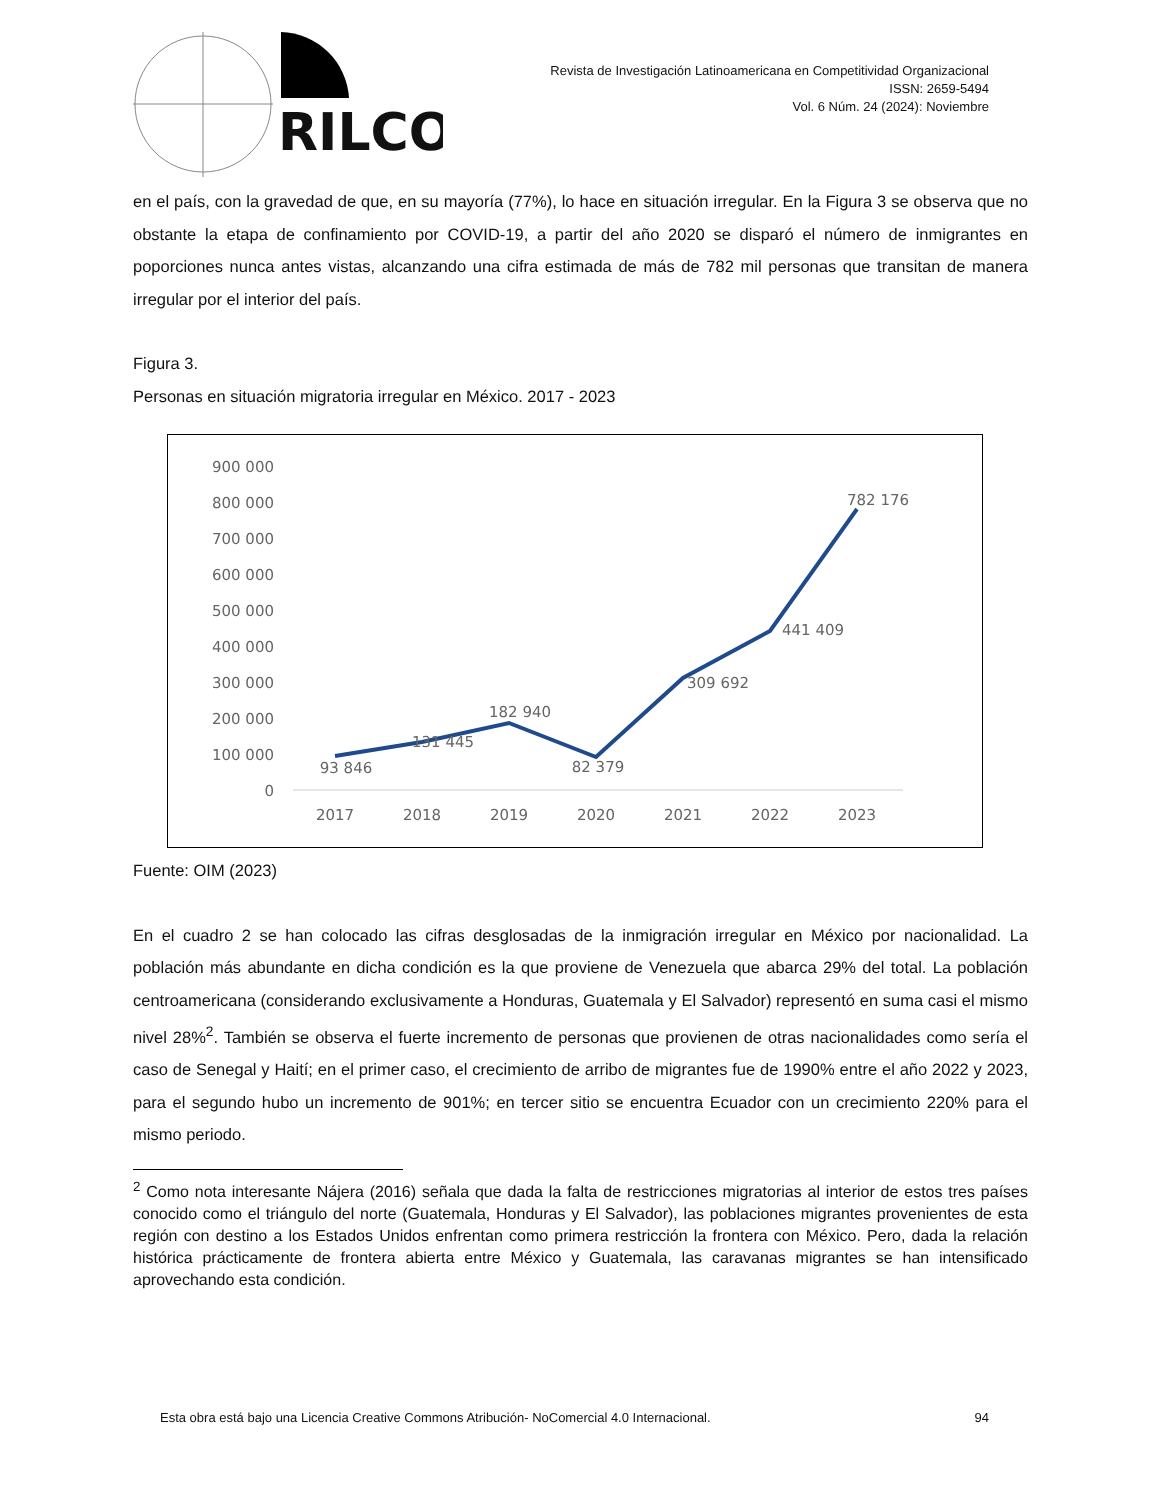RILCO
Revista de Investigación Latinoamericana en Competitividad Organizacional
ISSN: 2659-5494
Vol. 6 Núm. 24 (2024): Noviembre
en el país, con la gravedad de que, en su mayoría (77%), lo hace en situación irregular. En la Figura 3 se observa que no obstante la etapa de confinamiento por COVID-19, a partir del año 2020 se disparó el número de inmigrantes en poporciones nunca antes vistas, alcanzando una cifra estimada de más de 782 mil personas que transitan de manera irregular por el interior del país.
Figura 3.
Personas en situación migratoria irregular en México. 2017 - 2023
900 000
800 000
700 000
600 000
500 000
400 000
300 000
200 000
100 000
0
2017
2018
2019
2020
2021
2022
2023
93 846
131 445
182 940
82 379
309 692
441 409
782 176
Fuente: OIM (2023)
En el cuadro 2 se han colocado las cifras desglosadas de la inmigración irregular en México por nacionalidad. La población más abundante en dicha condición es la que proviene de Venezuela que abarca 29% del total. La población centroamericana (considerando exclusivamente a Honduras, Guatemala y El Salvador) representó en suma casi el mismo nivel 28%<sup>2</sup>. También se observa el fuerte incremento de personas que provienen de otras nacionalidades como sería el caso de Senegal y Haití; en el primer caso, el crecimiento de arribo de migrantes fue de 1990% entre el año 2022 y 2023, para el segundo hubo un incremento de 901%; en tercer sitio se encuentra Ecuador con un crecimiento 220% para el mismo periodo.
<sup>2</sup> Como nota interesante Nájera (2016) señala que dada la falta de restricciones migratorias al interior de estos tres países conocido como el triángulo del norte (Guatemala, Honduras y El Salvador), las poblaciones migrantes provenientes de esta región con destino a los Estados Unidos enfrentan como primera restricción la frontera con México. Pero, dada la relación histórica prácticamente de frontera abierta entre México y Guatemala, las caravanas migrantes se han intensificado aprovechando esta condición.
Esta obra está bajo una Licencia Creative Commons Atribución- NoComercial 4.0 Internacional. 94